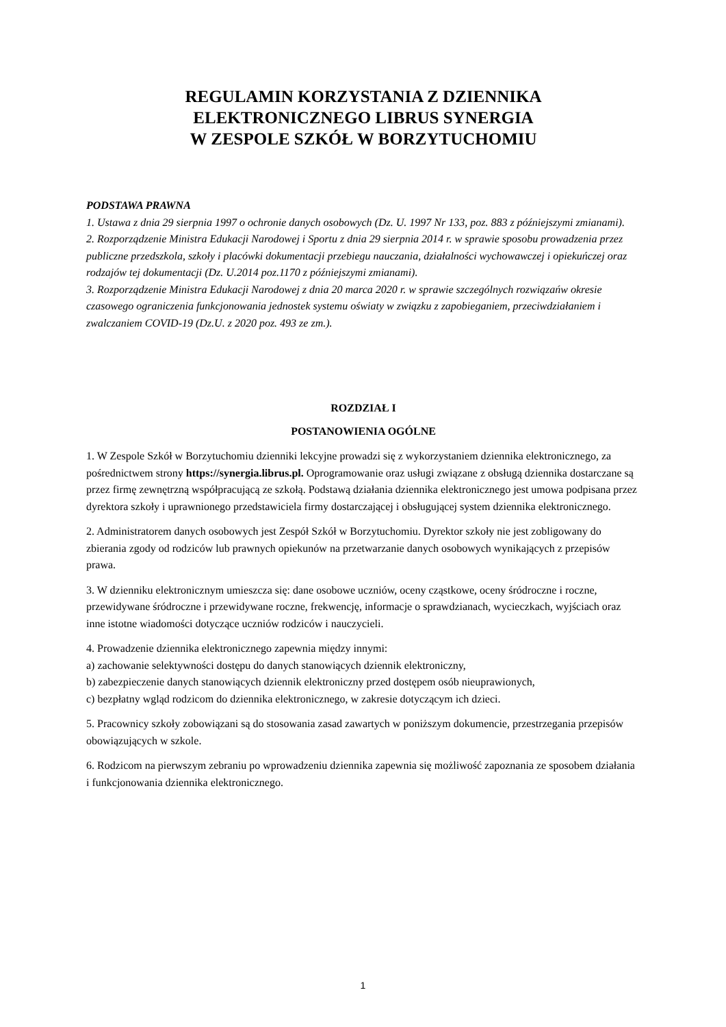REGULAMIN KORZYSTANIA Z DZIENNIKA
ELEKTRONICZNEGO LIBRUS SYNERGIA
W ZESPOLE SZKÓŁ W BORZYTUCHOMIU
PODSTAWA PRAWNA
1. Ustawa z dnia 29 sierpnia 1997 o ochronie danych osobowych (Dz. U. 1997 Nr 133, poz. 883 z późniejszymi zmianami).
2. Rozporządzenie Ministra Edukacji Narodowej i Sportu z dnia 29 sierpnia 2014 r. w sprawie sposobu prowadzenia przez publiczne przedszkola, szkoły i placówki dokumentacji przebiegu nauczania, działalności wychowawczej i opiekuńczej oraz rodzajów tej dokumentacji (Dz. U.2014 poz.1170 z późniejszymi zmianami).
3. Rozporządzenie Ministra Edukacji Narodowej z dnia 20 marca 2020 r. w sprawie szczególnych rozwiązańw okresie czasowego ograniczenia funkcjonowania jednostek systemu oświaty w związku z zapobieganiem, przeciwdziałaniem i zwalczaniem COVID-19 (Dz.U. z 2020 poz. 493 ze zm.).
ROZDZIAŁ I
POSTANOWIENIA OGÓLNE
1. W Zespole Szkół w Borzytuchomiu dzienniki lekcyjne prowadzi się z wykorzystaniem dziennika elektronicznego, za pośrednictwem strony https://synergia.librus.pl. Oprogramowanie oraz usługi związane z obsługą dziennika dostarczane są przez firmę zewnętrzną współpracującą ze szkołą. Podstawą działania dziennika elektronicznego jest umowa podpisana przez dyrektora szkoły i uprawnionego przedstawiciela firmy dostarczającej i obsługującej system dziennika elektronicznego.
2. Administratorem danych osobowych jest Zespół Szkół w Borzytuchomiu. Dyrektor szkoły nie jest zobligowany do zbierania zgody od rodziców lub prawnych opiekunów na przetwarzanie danych osobowych wynikających z przepisów prawa.
3. W dzienniku elektronicznym umieszcza się: dane osobowe uczniów, oceny cząstkowe, oceny śródroczne i roczne, przewidywane śródroczne i przewidywane roczne, frekwencję, informacje o sprawdzianach, wycieczkach, wyjściach oraz inne istotne wiadomości dotyczące uczniów rodziców i nauczycieli.
4. Prowadzenie dziennika elektronicznego zapewnia między innymi:
a) zachowanie selektywności dostępu do danych stanowiących dziennik elektroniczny,
b) zabezpieczenie danych stanowiących dziennik elektroniczny przed dostępem osób nieuprawionych,
c) bezpłatny wgląd rodzicom do dziennika elektronicznego, w zakresie dotyczącym ich dzieci.
5. Pracownicy szkoły zobowiązani są do stosowania zasad zawartych w poniższym dokumencie, przestrzegania przepisów obowiązujących w szkole.
6. Rodzicom na pierwszym zebraniu po wprowadzeniu dziennika zapewnia się możliwość zapoznania ze sposobem działania i funkcjonowania dziennika elektronicznego.
1